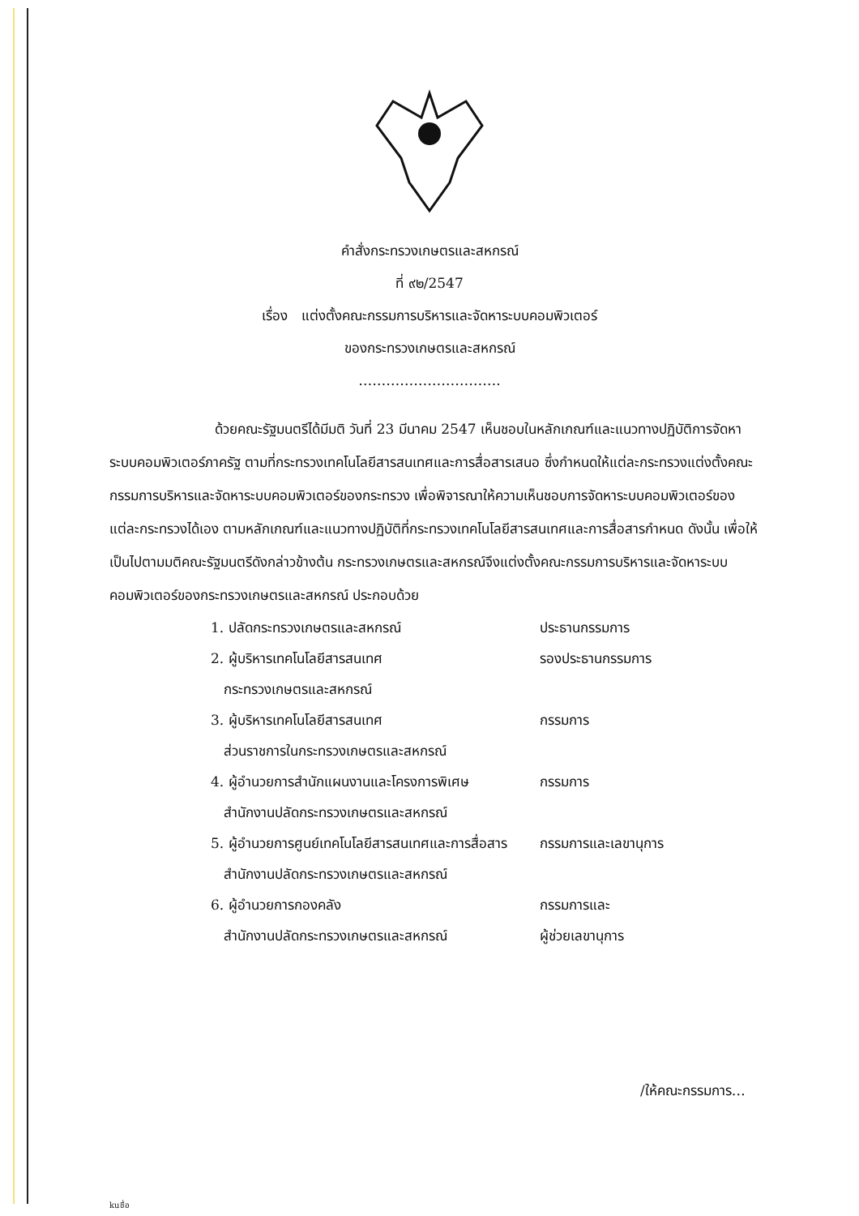คำสั่งกระทรวงเกษตรและสหกรณ์
ที่ ๙๒/2547
เรื่อง แต่งตั้งคณะกรรมการบริหารและจัดหาระบบคอมพิวเตอร์
ของกระทรวงเกษตรและสหกรณ์
………………………….
ด้วยคณะรัฐมนตรีได้มีมติ วันที่ 23 มีนาคม 2547 เห็นชอบในหลักเกณฑ์และแนวทางปฏิบัติการจัดหาระบบคอมพิวเตอร์ภาครัฐ ตามที่กระทรวงเทคโนโลยีสารสนเทศและการสื่อสารเสนอ ซึ่งกำหนดให้แต่ละกระทรวงแต่งตั้งคณะกรรมการบริหารและจัดหาระบบคอมพิวเตอร์ของกระทรวง เพื่อพิจารณาให้ความเห็นชอบการจัดหาระบบคอมพิวเตอร์ของแต่ละกระทรวงได้เอง ตามหลักเกณฑ์และแนวทางปฏิบัติที่กระทรวงเทคโนโลยีสารสนเทศและการสื่อสารกำหนด ดังนั้น เพื่อให้เป็นไปตามมติคณะรัฐมนตรีดังกล่าวข้างต้น กระทรวงเกษตรและสหกรณ์จึงแต่งตั้งคณะกรรมการบริหารและจัดหาระบบคอมพิวเตอร์ของกระทรวงเกษตรและสหกรณ์ ประกอบด้วย
| 1. ปลัดกระทรวงเกษตรและสหกรณ์ | ประธานกรรมการ |
| 2. ผู้บริหารเทคโนโลยีสารสนเทศ กระทรวงเกษตรและสหกรณ์ | รองประธานกรรมการ |
| 3. ผู้บริหารเทคโนโลยีสารสนเทศ ส่วนราชการในกระทรวงเกษตรและสหกรณ์ | กรรมการ |
| 4. ผู้อำนวยการสำนักแผนงานและโครงการพิเศษ สำนักงานปลัดกระทรวงเกษตรและสหกรณ์ | กรรมการ |
| 5. ผู้อำนวยการศูนย์เทคโนโลยีสารสนเทศและการสื่อสาร สำนักงานปลัดกระทรวงเกษตรและสหกรณ์ | กรรมการและเลขานุการ |
| 6. ผู้อำนวยการกองคลัง สำนักงานปลัดกระทรวงเกษตรและสหกรณ์ | กรรมการและ ผู้ช่วยเลขานุการ |
/ให้คณะกรรมการ…
kuชื่อ